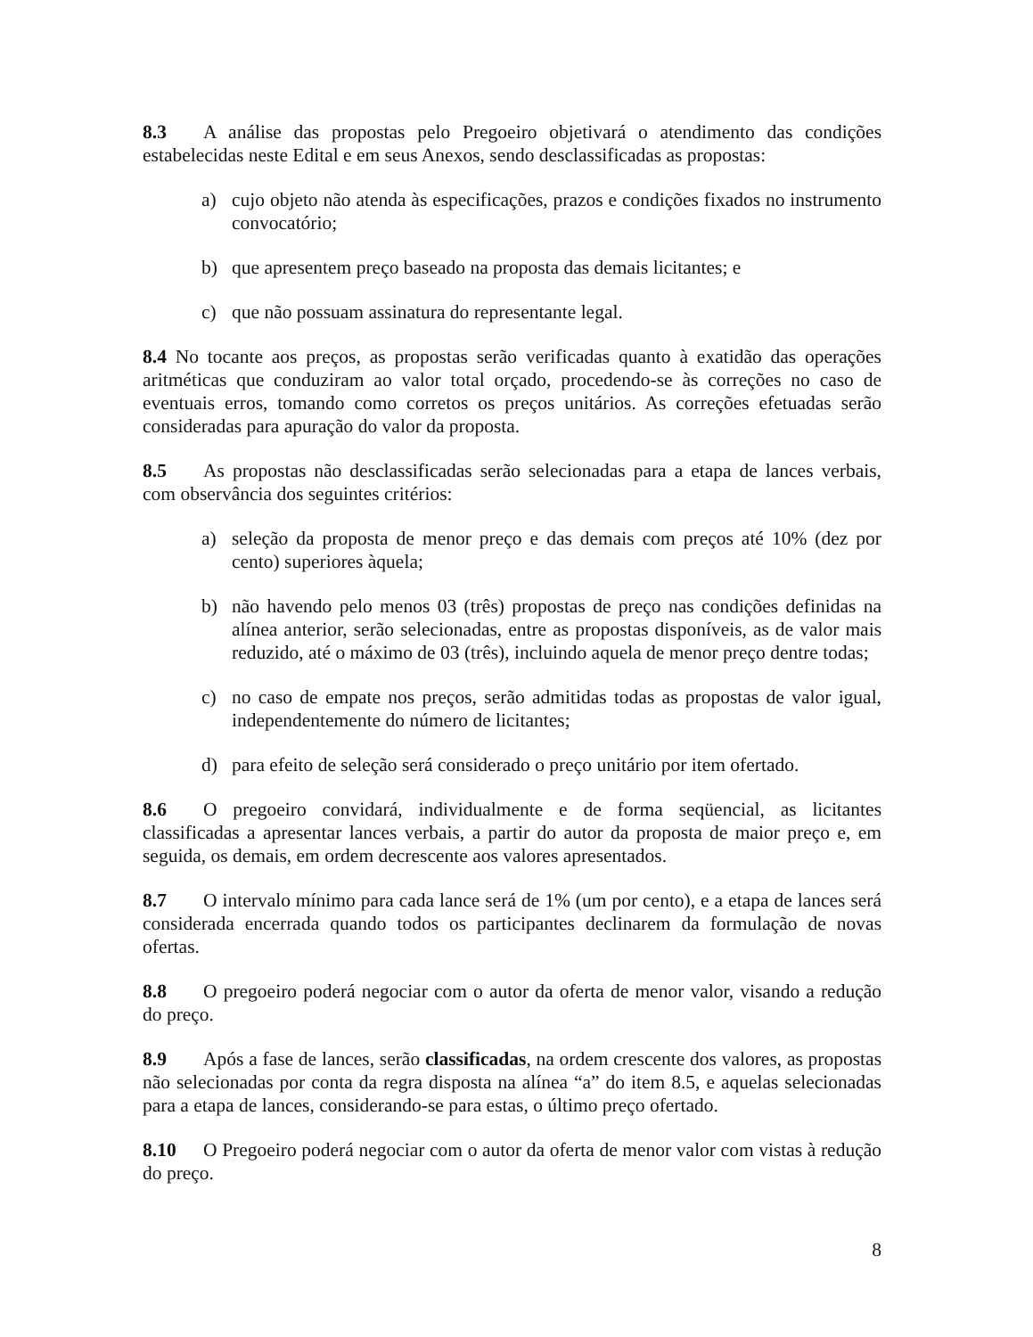8.3 A análise das propostas pelo Pregoeiro objetivará o atendimento das condições estabelecidas neste Edital e em seus Anexos, sendo desclassificadas as propostas:
a) cujo objeto não atenda às especificações, prazos e condições fixados no instrumento convocatório;
b) que apresentem preço baseado na proposta das demais licitantes; e
c) que não possuam assinatura do representante legal.
8.4 No tocante aos preços, as propostas serão verificadas quanto à exatidão das operações aritméticas que conduziram ao valor total orçado, procedendo-se às correções no caso de eventuais erros, tomando como corretos os preços unitários. As correções efetuadas serão consideradas para apuração do valor da proposta.
8.5 As propostas não desclassificadas serão selecionadas para a etapa de lances verbais, com observância dos seguintes critérios:
a) seleção da proposta de menor preço e das demais com preços até 10% (dez por cento) superiores àquela;
b) não havendo pelo menos 03 (três) propostas de preço nas condições definidas na alínea anterior, serão selecionadas, entre as propostas disponíveis, as de valor mais reduzido, até o máximo de 03 (três), incluindo aquela de menor preço dentre todas;
c) no caso de empate nos preços, serão admitidas todas as propostas de valor igual, independentemente do número de licitantes;
d) para efeito de seleção será considerado o preço unitário por item ofertado.
8.6 O pregoeiro convidará, individualmente e de forma seqüencial, as licitantes classificadas a apresentar lances verbais, a partir do autor da proposta de maior preço e, em seguida, os demais, em ordem decrescente aos valores apresentados.
8.7 O intervalo mínimo para cada lance será de 1% (um por cento), e a etapa de lances será considerada encerrada quando todos os participantes declinarem da formulação de novas ofertas.
8.8 O pregoeiro poderá negociar com o autor da oferta de menor valor, visando a redução do preço.
8.9 Após a fase de lances, serão classificadas, na ordem crescente dos valores, as propostas não selecionadas por conta da regra disposta na alínea “a” do item 8.5, e aquelas selecionadas para a etapa de lances, considerando-se para estas, o último preço ofertado.
8.10 O Pregoeiro poderá negociar com o autor da oferta de menor valor com vistas à redução do preço.
8